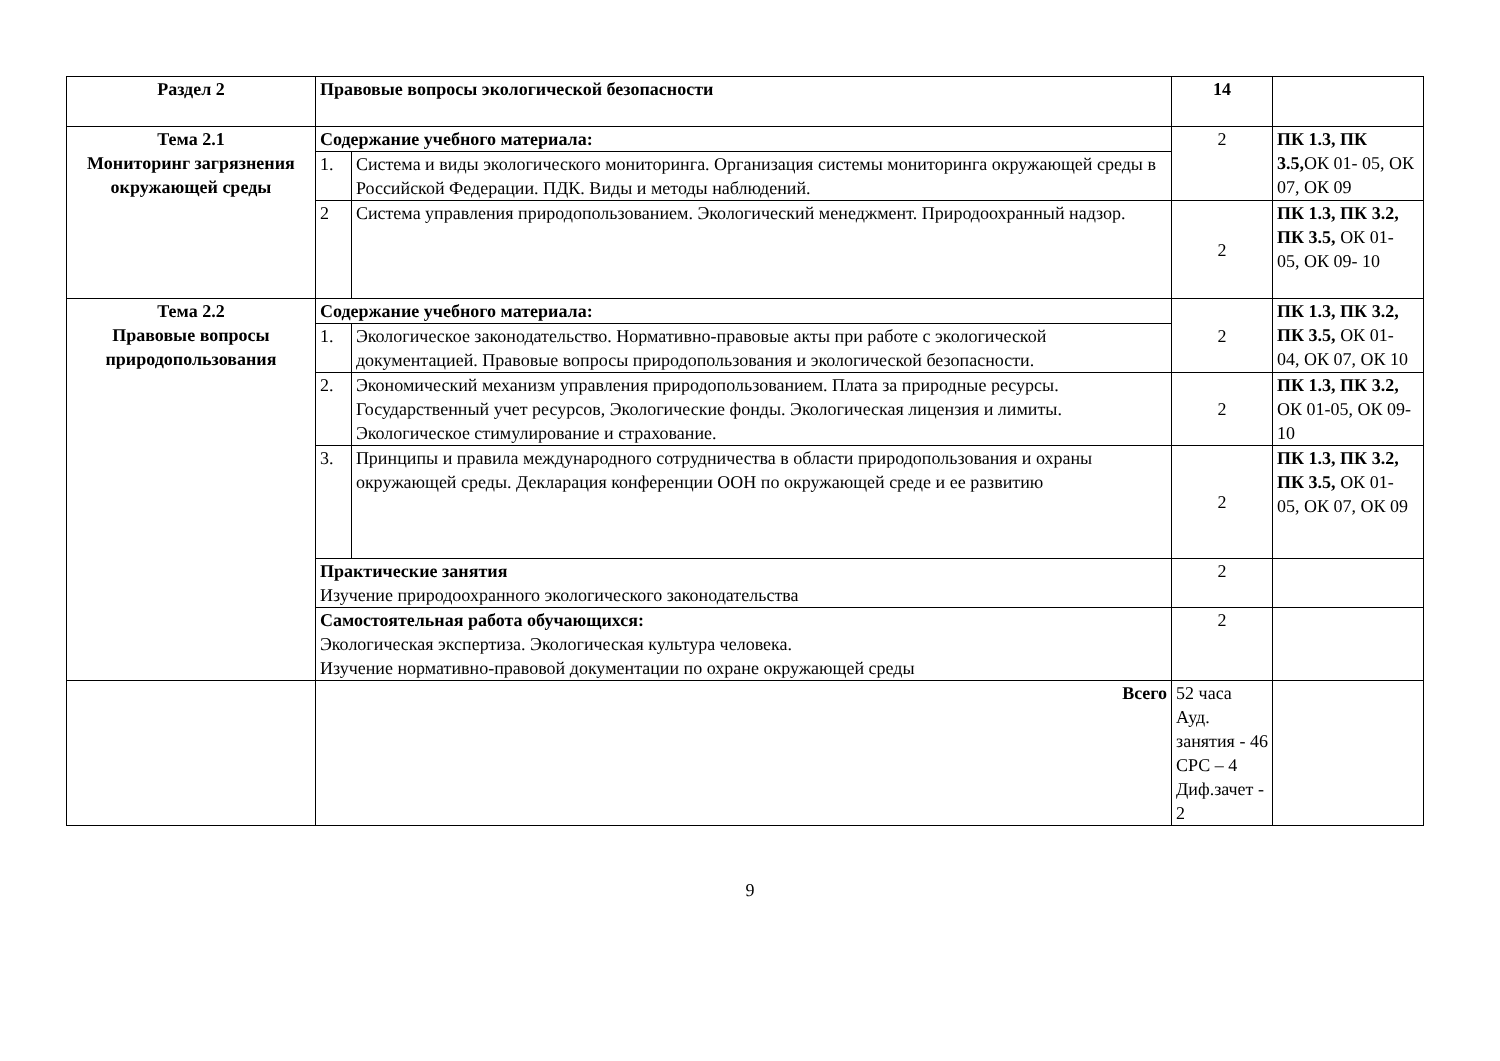| Раздел 2 | Правовые вопросы экологической безопасности | | 14 | |
| Тема 2.1 Мониторинг загрязнения окружающей среды | Содержание учебного материала: | | 2 | ПК 1.3, ПК 3.5, ОК 01- 05, ОК 07, ОК 09 |
| | 1. | Система и виды экологического мониторинга. Организация системы мониторинга окружающей среды в Российской Федерации. ПДК. Виды и методы наблюдений. | | |
| | 2 | Система управления природопользованием. Экологический менеджмент. Природоохранный надзор. | 2 | ПК 1.3, ПК 3.2, ПК 3.5, ОК 01- 05, ОК 09- 10 |
| Тема 2.2 Правовые вопросы природопользования | Содержание учебного материала: | | 2 | ПК 1.3, ПК 3.2, ПК 3.5, ОК 01- 04, ОК 07, ОК 10 |
| | 1. | Экологическое законодательство. Нормативно-правовые акты при работе с экологической документацией. Правовые вопросы природопользования и экологической безопасности. | | |
| | 2. | Экономический механизм управления природопользованием. Плата за природные ресурсы. Государственный учет ресурсов, Экологические фонды. Экологическая лицензия и лимиты. Экологическое стимулирование и страхование. | 2 | ПК 1.3, ПК 3.2, ОК 01-05, ОК 09- 10 |
| | 3. | Принципы и правила международного сотрудничества в области природопользования и охраны окружающей среды. Декларация конференции ООН по окружающей среде и ее развитию | 2 | ПК 1.3, ПК 3.2, ПК 3.5, ОК 01- 05, ОК 07, ОК 09 |
| | Практические занятия Изучение природоохранного экологического законодательства | | 2 | |
| | Самостоятельная работа обучающихся: Экологическая экспертиза. Экологическая культура человека. Изучение нормативно-правовой документации по охране окружающей среды | | 2 | |
| | Всего | | 52 часа Ауд. занятия - 46 СРС – 4 Диф.зачет - 2 | |
9